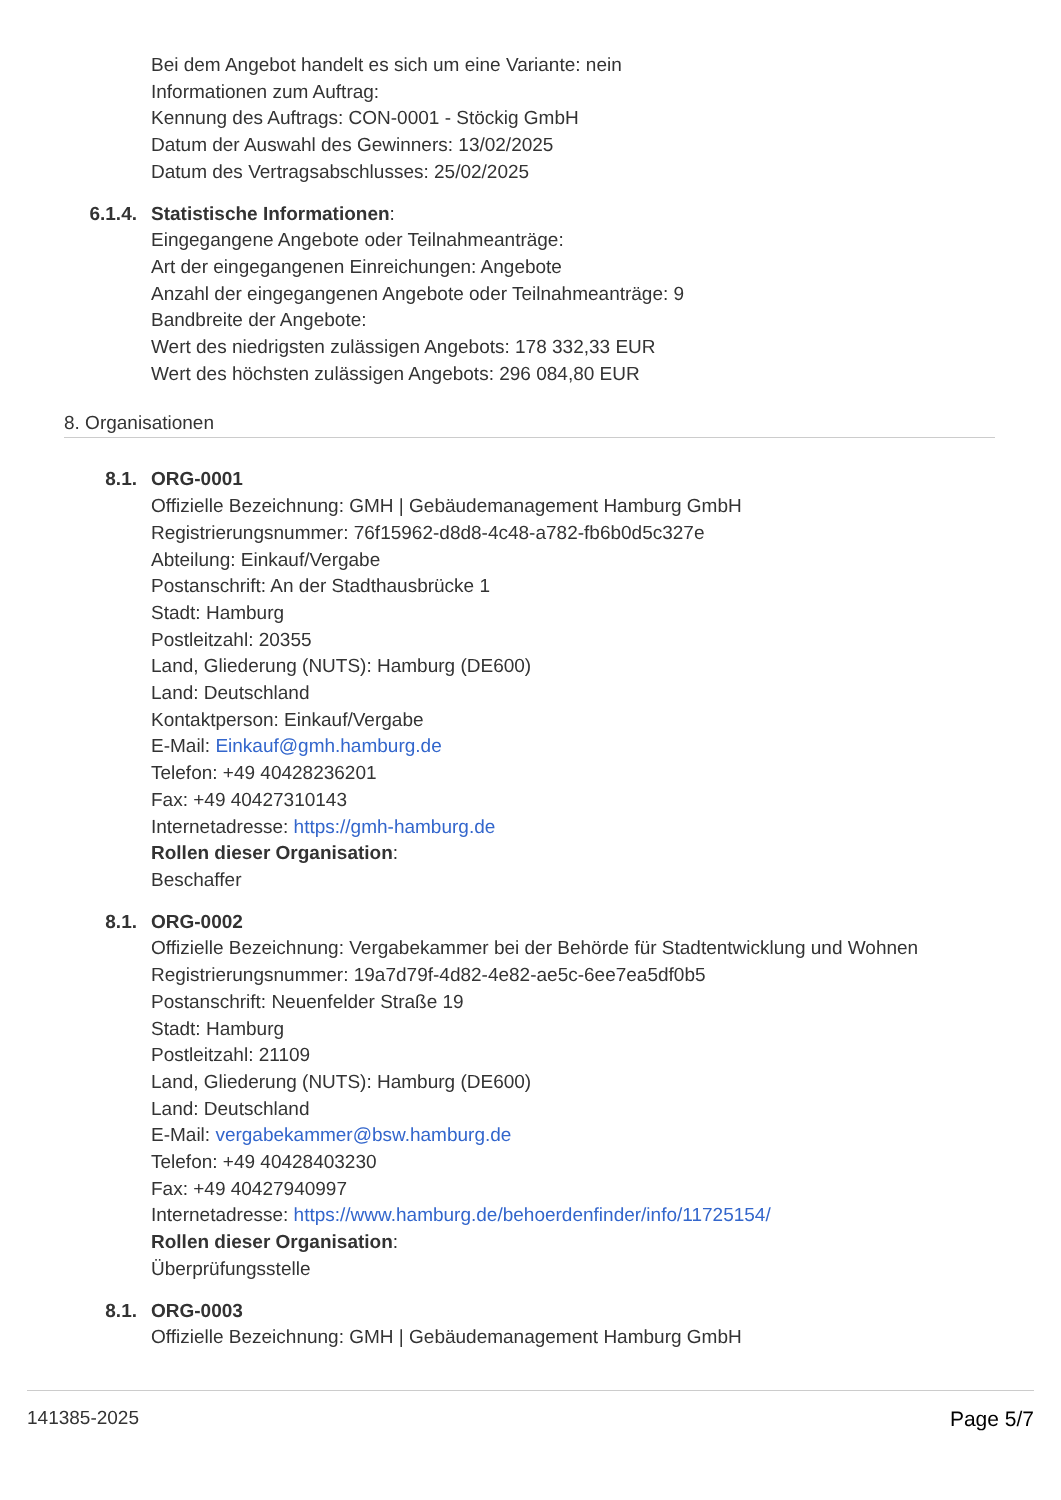Bei dem Angebot handelt es sich um eine Variante: nein
Informationen zum Auftrag:
Kennung des Auftrags: CON-0001 - Stöckig GmbH
Datum der Auswahl des Gewinners: 13/02/2025
Datum des Vertragsabschlusses: 25/02/2025
6.1.4. Statistische Informationen:
Eingegangene Angebote oder Teilnahmeanträge:
Art der eingegangenen Einreichungen: Angebote
Anzahl der eingegangenen Angebote oder Teilnahmeanträge: 9
Bandbreite der Angebote:
Wert des niedrigsten zulässigen Angebots: 178 332,33 EUR
Wert des höchsten zulässigen Angebots: 296 084,80 EUR
8. Organisationen
8.1. ORG-0001
Offizielle Bezeichnung: GMH | Gebäudemanagement Hamburg GmbH
Registrierungsnummer: 76f15962-d8d8-4c48-a782-fb6b0d5c327e
Abteilung: Einkauf/Vergabe
Postanschrift: An der Stadthausbrücke 1
Stadt: Hamburg
Postleitzahl: 20355
Land, Gliederung (NUTS): Hamburg (DE600)
Land: Deutschland
Kontaktperson: Einkauf/Vergabe
E-Mail: Einkauf@gmh.hamburg.de
Telefon: +49 40428236201
Fax: +49 40427310143
Internetadresse: https://gmh-hamburg.de
Rollen dieser Organisation:
Beschaffer
8.1. ORG-0002
Offizielle Bezeichnung: Vergabekammer bei der Behörde für Stadtentwicklung und Wohnen
Registrierungsnummer: 19a7d79f-4d82-4e82-ae5c-6ee7ea5df0b5
Postanschrift: Neuenfelder Straße 19
Stadt: Hamburg
Postleitzahl: 21109
Land, Gliederung (NUTS): Hamburg (DE600)
Land: Deutschland
E-Mail: vergabekammer@bsw.hamburg.de
Telefon: +49 40428403230
Fax: +49 40427940997
Internetadresse: https://www.hamburg.de/behoerdenfinder/info/11725154/
Rollen dieser Organisation:
Überprüfungsstelle
8.1. ORG-0003
Offizielle Bezeichnung: GMH | Gebäudemanagement Hamburg GmbH
141385-2025 Page 5/7